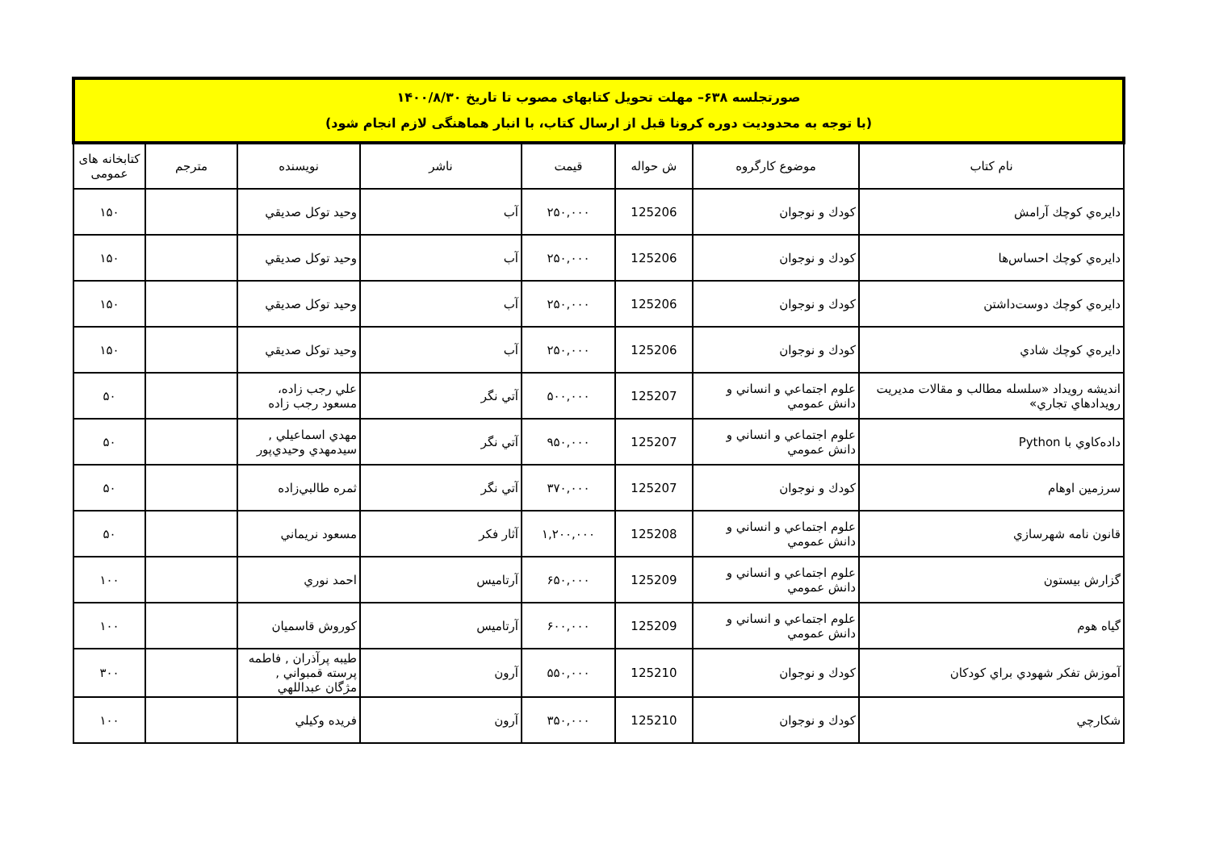| صورتجلسه ۶۳۸– مهلت تحویل کتابهای مصوب تا تاریخ ۱۴۰۰/۸/۳۰ (با توجه به محدودیت دوره کرونا قبل از ارسال کتاب، با انبار هماهنگی لازم انجام شود) | | | | | | | |
| نام کتاب | موضوع کارگروه | ش حواله | قیمت | ناشر | نویسنده | مترجم | کتابخانه های عمومی |
| دايره‌ي كوچك آرامش | كودك و نوجوان | 125206 | ۲۵۰,۰۰۰ | آب | وحيد توكل صديقي | | ۱۵۰ |
| دايره‌ي كوچك احساس‌ها | كودك و نوجوان | 125206 | ۲۵۰,۰۰۰ | آب | وحيد توكل صديقي | | ۱۵۰ |
| دايره‌ي كوچك دوست‌داشتن | كودك و نوجوان | 125206 | ۲۵۰,۰۰۰ | آب | وحيد توكل صديقي | | ۱۵۰ |
| دايره‌ي كوچك شادي | كودك و نوجوان | 125206 | ۲۵۰,۰۰۰ | آب | وحيد توكل صديقي | | ۱۵۰ |
| انديشه رويداد «سلسله مطالب و مقالات مديريت رويدادهاي تجاري» | علوم اجتماعي و انساني و دانش عمومي | 125207 | ۵۰۰,۰۰۰ | آتي نگر | علي رجب زاده، مسعود رجب زاده | | ۵۰ |
| داده‌كاوي با Python | علوم اجتماعي و انساني و دانش عمومي | 125207 | ۹۵۰,۰۰۰ | آتي نگر | مهدي اسماعيلي , سيدمهدي وحيدي‌پور | | ۵۰ |
| سرزمين اوهام | كودك و نوجوان | 125207 | ۳۷۰,۰۰۰ | آتي نگر | ثمره طالبي‌زاده | | ۵۰ |
| قانون نامه شهرسازي | علوم اجتماعي و انساني و دانش عمومي | 125208 | ۱,۲۰۰,۰۰۰ | آثار فكر | مسعود نريماني | | ۵۰ |
| گزارش بيستون | علوم اجتماعي و انساني و دانش عمومي | 125209 | ۶۵۰,۰۰۰ | آرتاميس | احمد نوري | | ۱۰۰ |
| گياه هوم | علوم اجتماعي و انساني و دانش عمومي | 125209 | ۶۰۰,۰۰۰ | آرتاميس | كوروش قاسميان | | ۱۰۰ |
| آموزش تفكر شهودي براي كودكان | كودك و نوجوان | 125210 | ۵۵۰,۰۰۰ | آرون | طيبه پرآذران , فاطمه پرسته قمبواني , مژگان عبداللهي | | ۳۰۰ |
| شكارچي | كودك و نوجوان | 125210 | ۳۵۰,۰۰۰ | آرون | فريده وكيلي | | ۱۰۰ |